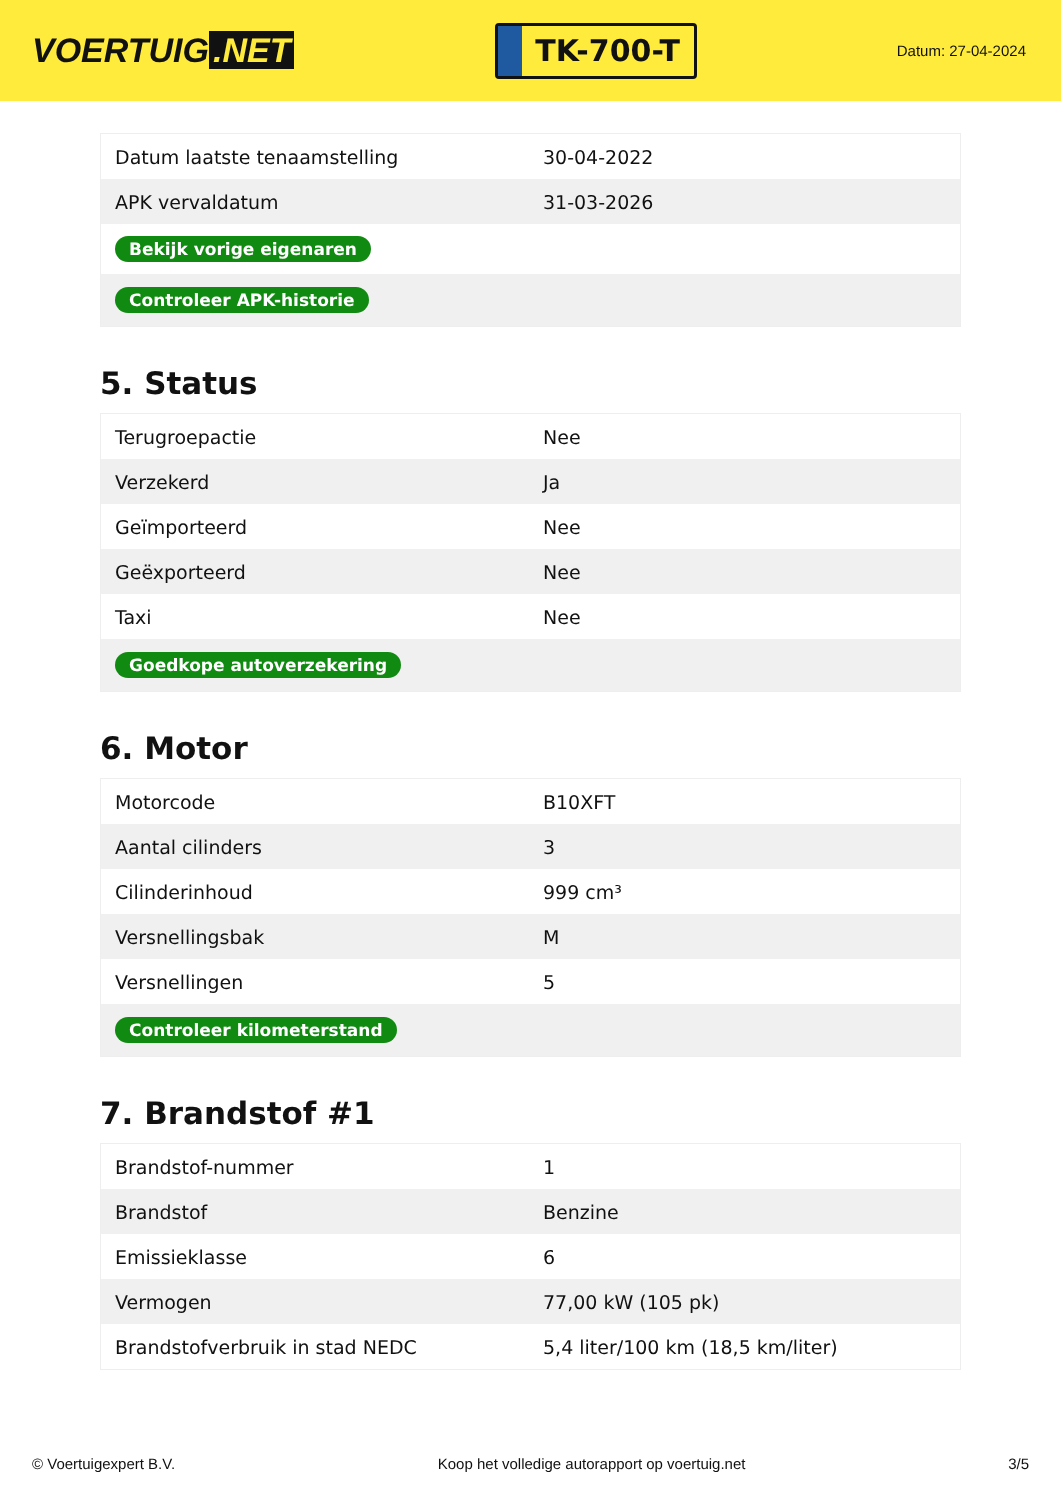VOERTUIG.NET
TK-700-T
Datum: 27-04-2024
| Datum laatste tenaamstelling | 30-04-2022 |
| APK vervaldatum | 31-03-2026 |
| Bekijk vorige eigenaren | |
| Controleer APK-historie | |
5. Status
| Terugroepactie | Nee |
| Verzekerd | Ja |
| Geïmporteerd | Nee |
| Geëxporteerd | Nee |
| Taxi | Nee |
| Goedkope autoverzekering | |
6. Motor
| Motorcode | B10XFT |
| Aantal cilinders | 3 |
| Cilinderinhoud | 999 cm³ |
| Versnellingsbak | M |
| Versnellingen | 5 |
| Controleer kilometerstand | |
7. Brandstof #1
| Brandstof-nummer | 1 |
| Brandstof | Benzine |
| Emissieklasse | 6 |
| Vermogen | 77,00 kW (105 pk) |
| Brandstofverbruik in stad NEDC | 5,4 liter/100 km (18,5 km/liter) |
© Voertuigexpert B.V. Koop het volledige autorapport op voertuig.net 3/5